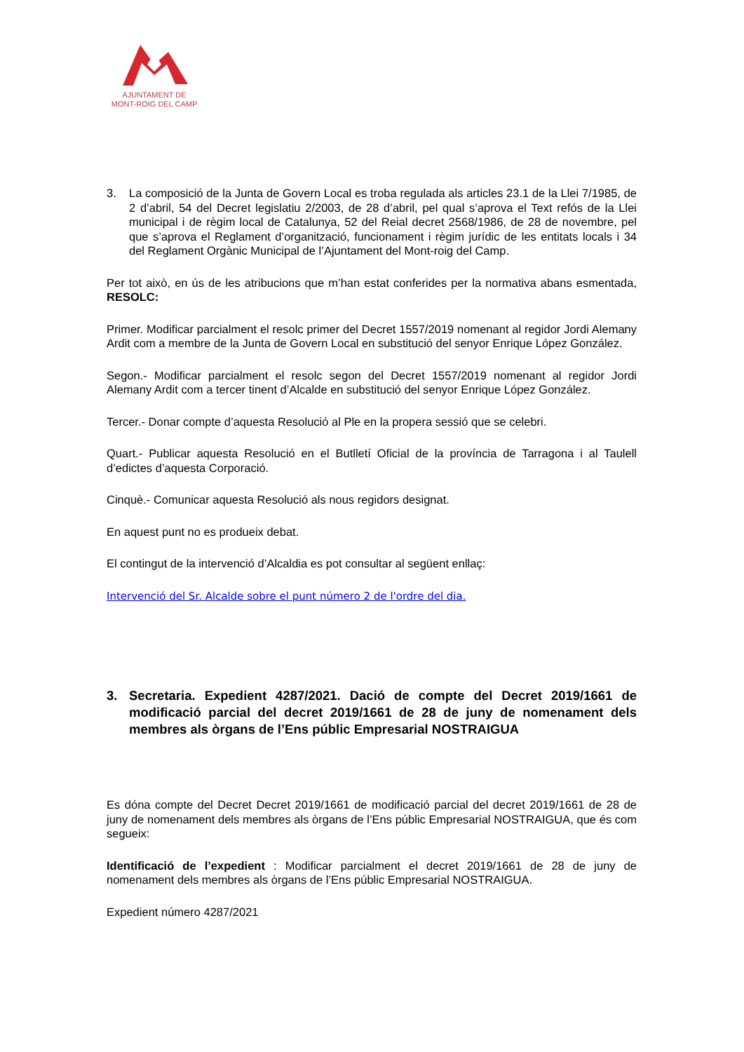AJUNTAMENT DE
MONT-ROIG DEL CAMP
3. La composició de la Junta de Govern Local es troba regulada als articles 23.1 de la Llei 7/1985, de 2 d’abril, 54 del Decret legislatiu 2/2003, de 28 d’abril, pel qual s’aprova el Text refós de la Llei municipal i de règim local de Catalunya, 52 del Reial decret 2568/1986, de 28 de novembre, pel que s’aprova el Reglament d’organització, funcionament i règim jurídic de les entitats locals i 34 del Reglament Orgànic Municipal de l’Ajuntament del Mont-roig del Camp.
Per tot això, en ús de les atribucions que m’han estat conferides per la normativa abans esmentada, RESOLC:
Primer. Modificar parcialment el resolc primer del Decret 1557/2019 nomenant al regidor Jordi Alemany Ardit com a membre de la Junta de Govern Local en substitució del senyor Enrique López González.
Segon.- Modificar parcialment el resolc segon del Decret 1557/2019 nomenant al regidor Jordi Alemany Ardit com a tercer tinent d’Alcalde en substitució del senyor Enrique López González.
Tercer.- Donar compte d’aquesta Resolució al Ple en la propera sessió que se celebri.
Quart.- Publicar aquesta Resolució en el Butlletí Oficial de la província de Tarragona i al Taulell d’edictes d’aquesta Corporació.
Cinquè.- Comunicar aquesta Resolució als nous regidors designat.
En aquest punt no es produeix debat.
El contingut de la intervenció d’Alcaldia es pot consultar al següent enllaç:
Intervenció del Sr. Alcalde sobre el punt número 2 de l'ordre del dia.
3. Secretaria. Expedient 4287/2021. Dació de compte del Decret 2019/1661 de modificació parcial del decret 2019/1661 de 28 de juny de nomenament dels membres als òrgans de l’Ens públic Empresarial NOSTRAIGUA
Es dóna compte del Decret Decret 2019/1661 de modificació parcial del decret 2019/1661 de 28 de juny de nomenament dels membres als òrgans de l’Ens públic Empresarial NOSTRAIGUA, que és com segueix:
Identificació de l’expedient : Modificar parcialment el decret 2019/1661 de 28 de juny de nomenament dels membres als òrgans de l’Ens públic Empresarial NOSTRAIGUA.
Expedient número 4287/2021